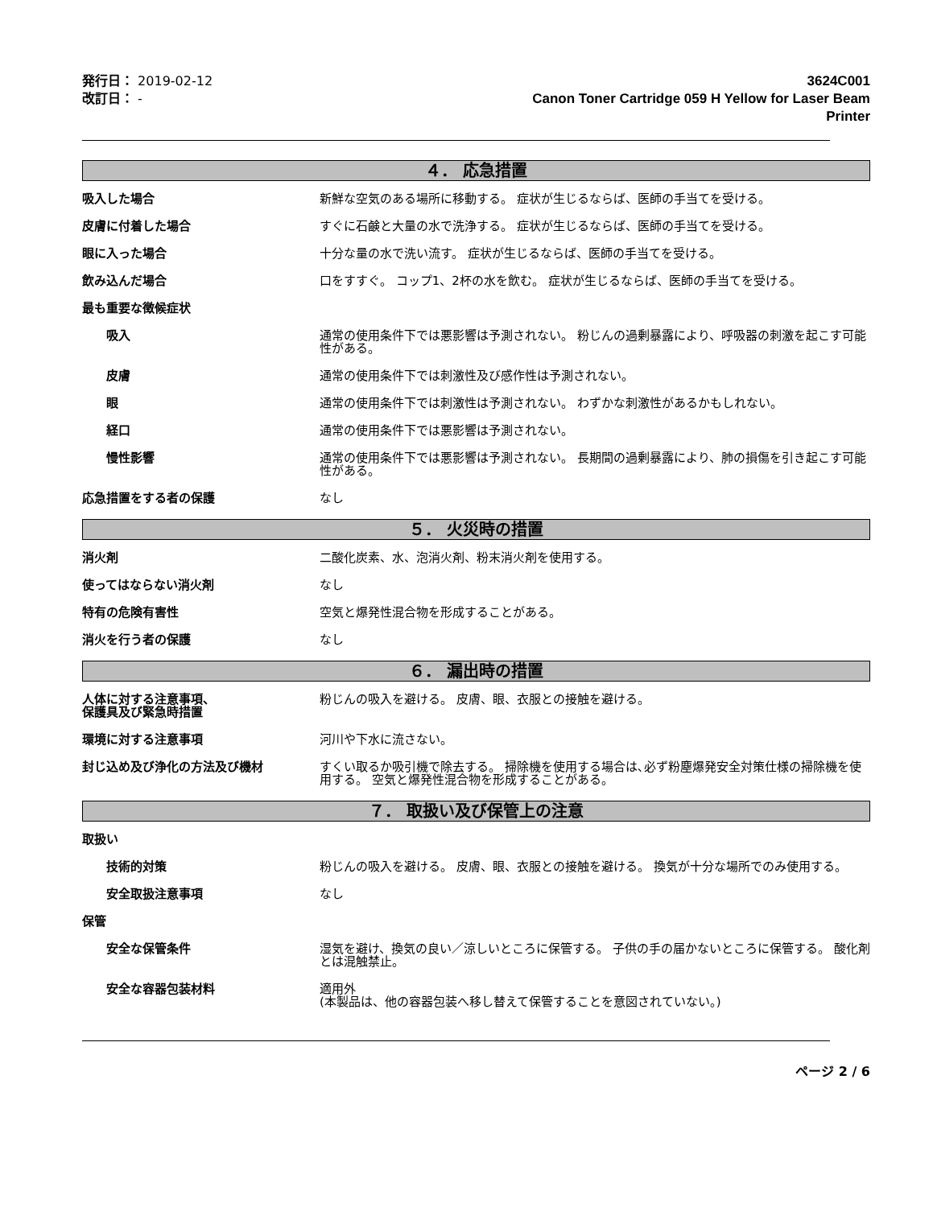発行日： 2019-02-12
改訂日： -
3624C001
Canon Toner Cartridge 059 H Yellow for Laser Beam
Printer
４． 応急措置
吸入した場合 新鮮な空気のある場所に移動する。 症状が生じるならば、医師の手当てを受ける。
皮膚に付着した場合 すぐに石鹸と大量の水で洗浄する。 症状が生じるならば、医師の手当てを受ける。
眼に入った場合 十分な量の水で洗い流す。 症状が生じるならば、医師の手当てを受ける。
飲み込んだ場合 口をすすぐ。 コップ1、2杯の水を飲む。 症状が生じるならば、医師の手当てを受ける。
最も重要な徴候症状
吸入 通常の使用条件下では悪影響は予測されない。 粉じんの過剰暴露により、呼吸器の刺激を起こす可能性がある。
皮膚 通常の使用条件下では刺激性及び感作性は予測されない。
眼 通常の使用条件下では刺激性は予測されない。 わずかな刺激性があるかもしれない。
経口 通常の使用条件下では悪影響は予測されない。
慢性影響 通常の使用条件下では悪影響は予測されない。 長期間の過剰暴露により、肺の損傷を引き起こす可能性がある。
応急措置をする者の保護 なし
５． 火災時の措置
消火剤 二酸化炭素、水、泡消火剤、粉末消火剤を使用する。
使ってはならない消火剤 なし
特有の危険有害性 空気と爆発性混合物を形成することがある。
消火を行う者の保護 なし
６． 漏出時の措置
人体に対する注意事項、
保護具及び緊急時措置
粉じんの吸入を避ける。 皮膚、眼、衣服との接触を避ける。
環境に対する注意事項 河川や下水に流さない。
封じ込め及び浄化の方法及び機材 すくい取るか吸引機で除去する。 掃除機を使用する場合は､必ず粉塵爆発安全対策仕様の掃除機を使用する。 空気と爆発性混合物を形成することがある。
７． 取扱い及び保管上の注意
取扱い
技術的対策 粉じんの吸入を避ける。 皮膚、眼、衣服との接触を避ける。 換気が十分な場所でのみ使用する。
安全取扱注意事項 なし
保管
安全な保管条件 湿気を避け、換気の良い／涼しいところに保管する。 子供の手の届かないところに保管する。 酸化剤とは混触禁止。
安全な容器包装材料 適用外
(本製品は、他の容器包装へ移し替えて保管することを意図されていない。)
ページ 2 / 6